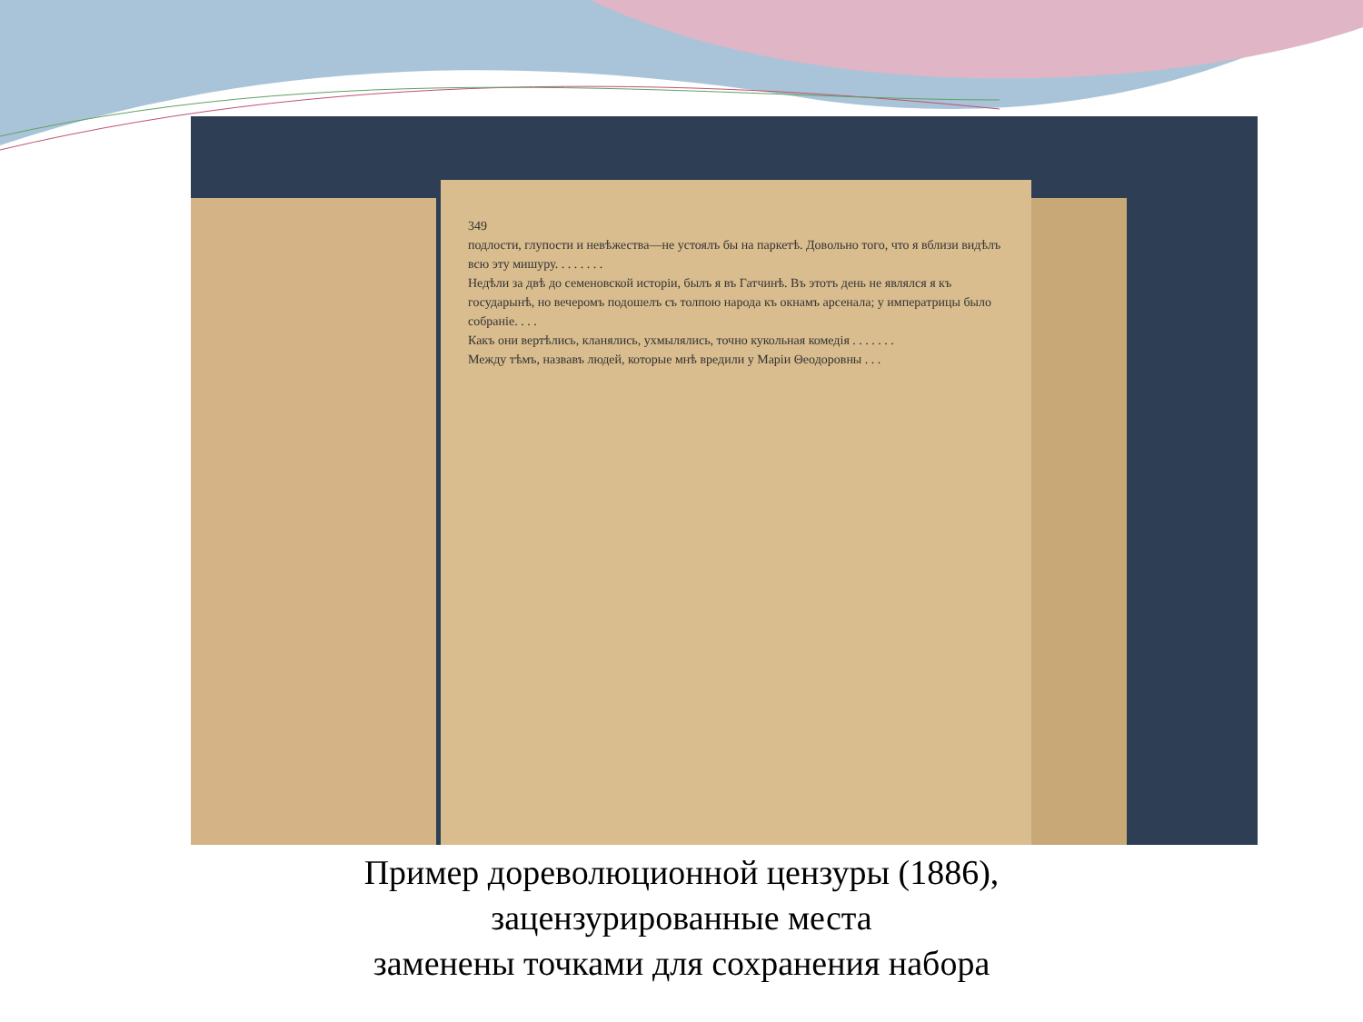349
подлости, глупости и невѣжества—не устоялъ бы на паркетѣ. Довольно того, что я вблизи видѣлъ всю эту мишуру. . . . . . . .
Недѣли за двѣ до семеновской исторіи, былъ я въ Гатчинѣ. Въ этотъ день не являлся я къ государынѣ, но вечеромъ подошелъ съ толпою народа къ окнамъ арсенала; у императрицы было собраніе. . . .
Какъ они вертѣлись, кланялись, ухмылялись, точно кукольная комедія . . . . . . .
Между тѣмъ, назвавъ людей, которые мнѣ вредили у Маріи Θеодоровны . . .
Пример дореволюционной цензуры (1886),
зацензурированные места
заменены точками для сохранения набора